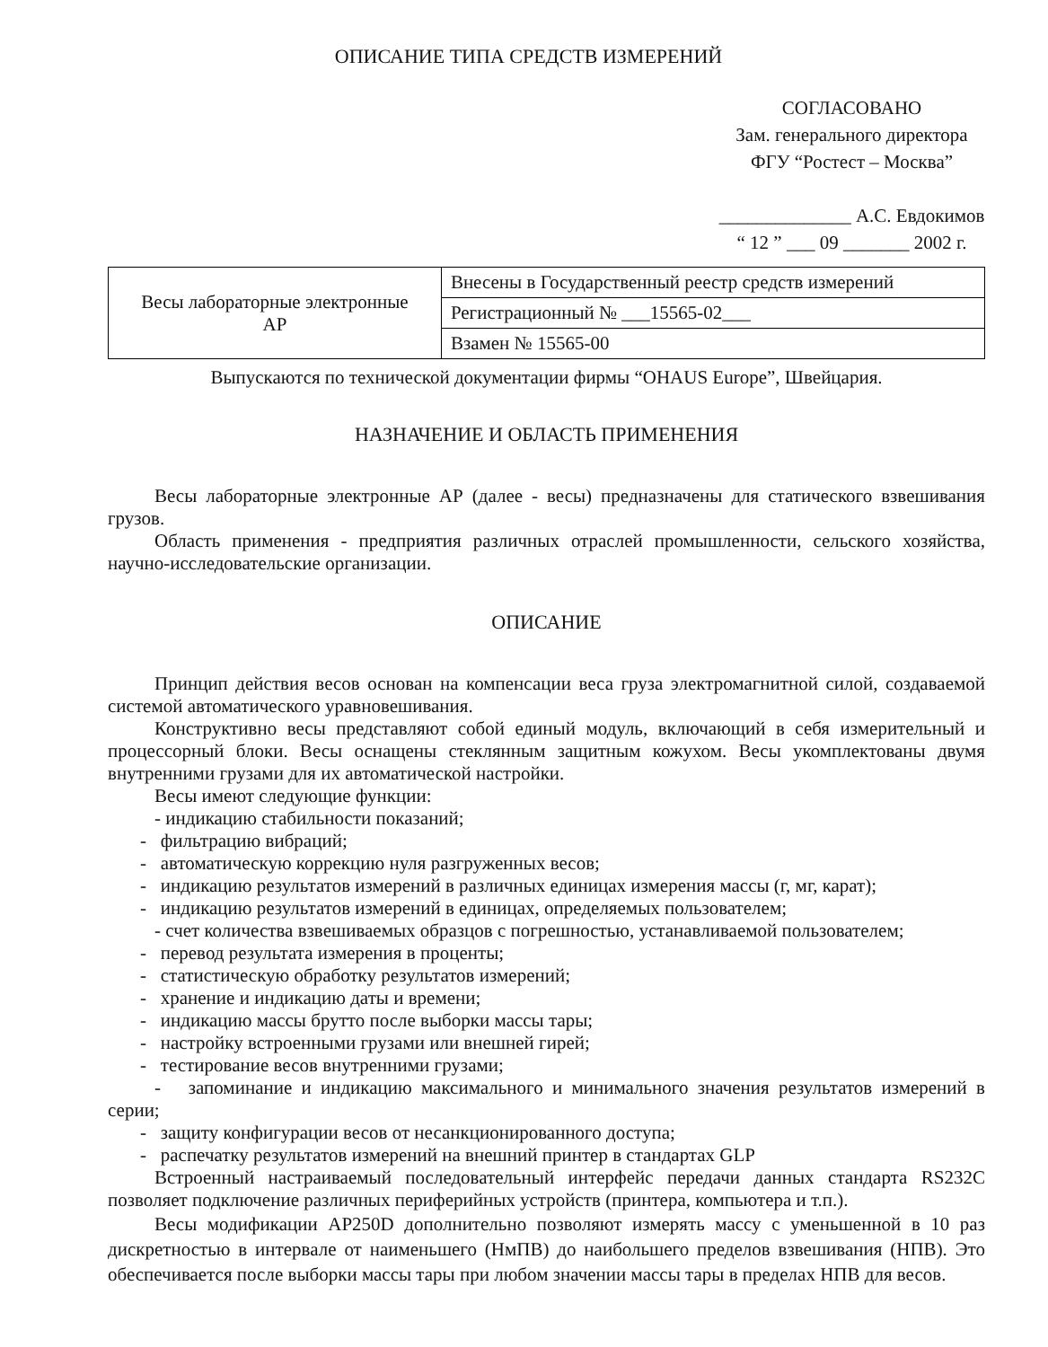ОПИСАНИЕ ТИПА СРЕДСТВ ИЗМЕРЕНИЙ
СОГЛАСОВАНО
Зам. генерального директора
ФГУ “Ростест – Москва”
______________ А.С. Евдокимов
“ 12 ” ___ 09 _______ 2002 г.
| Весы лабораторные электронные АР | Внесены в Государственный реестр средств измерений |
| | Регистрационный № ___15565-02___ |
| | Взамен № 15565-00 |
Выпускаются по технической документации фирмы “OHAUS Europe”, Швейцария.
НАЗНАЧЕНИЕ И ОБЛАСТЬ ПРИМЕНЕНИЯ
Весы лабораторные электронные АР (далее - весы) предназначены для статического взвешивания грузов.
Область применения - предприятия различных отраслей промышленности, сельского хозяйства, научно-исследовательские организации.
ОПИСАНИЕ
Принцип действия весов основан на компенсации веса груза электромагнитной силой, создаваемой системой автоматического уравновешивания.
Конструктивно весы представляют собой единый модуль, включающий в себя измерительный и процессорный блоки. Весы оснащены стеклянным защитным кожухом. Весы укомплектованы двумя внутренними грузами для их автоматической настройки.
Весы имеют следующие функции:
- индикацию стабильности показаний;
- фильтрацию вибраций;
- автоматическую коррекцию нуля разгруженных весов;
- индикацию результатов измерений в различных единицах измерения массы (г, мг, карат);
- индикацию результатов измерений в единицах, определяемых пользователем;
- счет количества взвешиваемых образцов с погрешностью, устанавливаемой пользователем;
- перевод результата измерения в проценты;
- статистическую обработку результатов измерений;
- хранение и индикацию даты и времени;
- индикацию массы брутто после выборки массы тары;
- настройку встроенными грузами или внешней гирей;
- тестирование весов внутренними грузами;
- запоминание и индикацию максимального и минимального значения результатов измерений в серии;
- защиту конфигурации весов от несанкционированного доступа;
- распечатку результатов измерений на внешний принтер в стандартах GLP
Встроенный настраиваемый последовательный интерфейс передачи данных стандарта RS232C позволяет подключение различных периферийных устройств (принтера, компьютера и т.п.).
Весы модификации AP250D дополнительно позволяют измерять массу с уменьшенной в 10 раз дискретностью в интервале от наименьшего (НмПВ) до наибольшего пределов взвешивания (НПВ). Это обеспечивается после выборки массы тары при любом значении массы тары в пределах НПВ для весов.